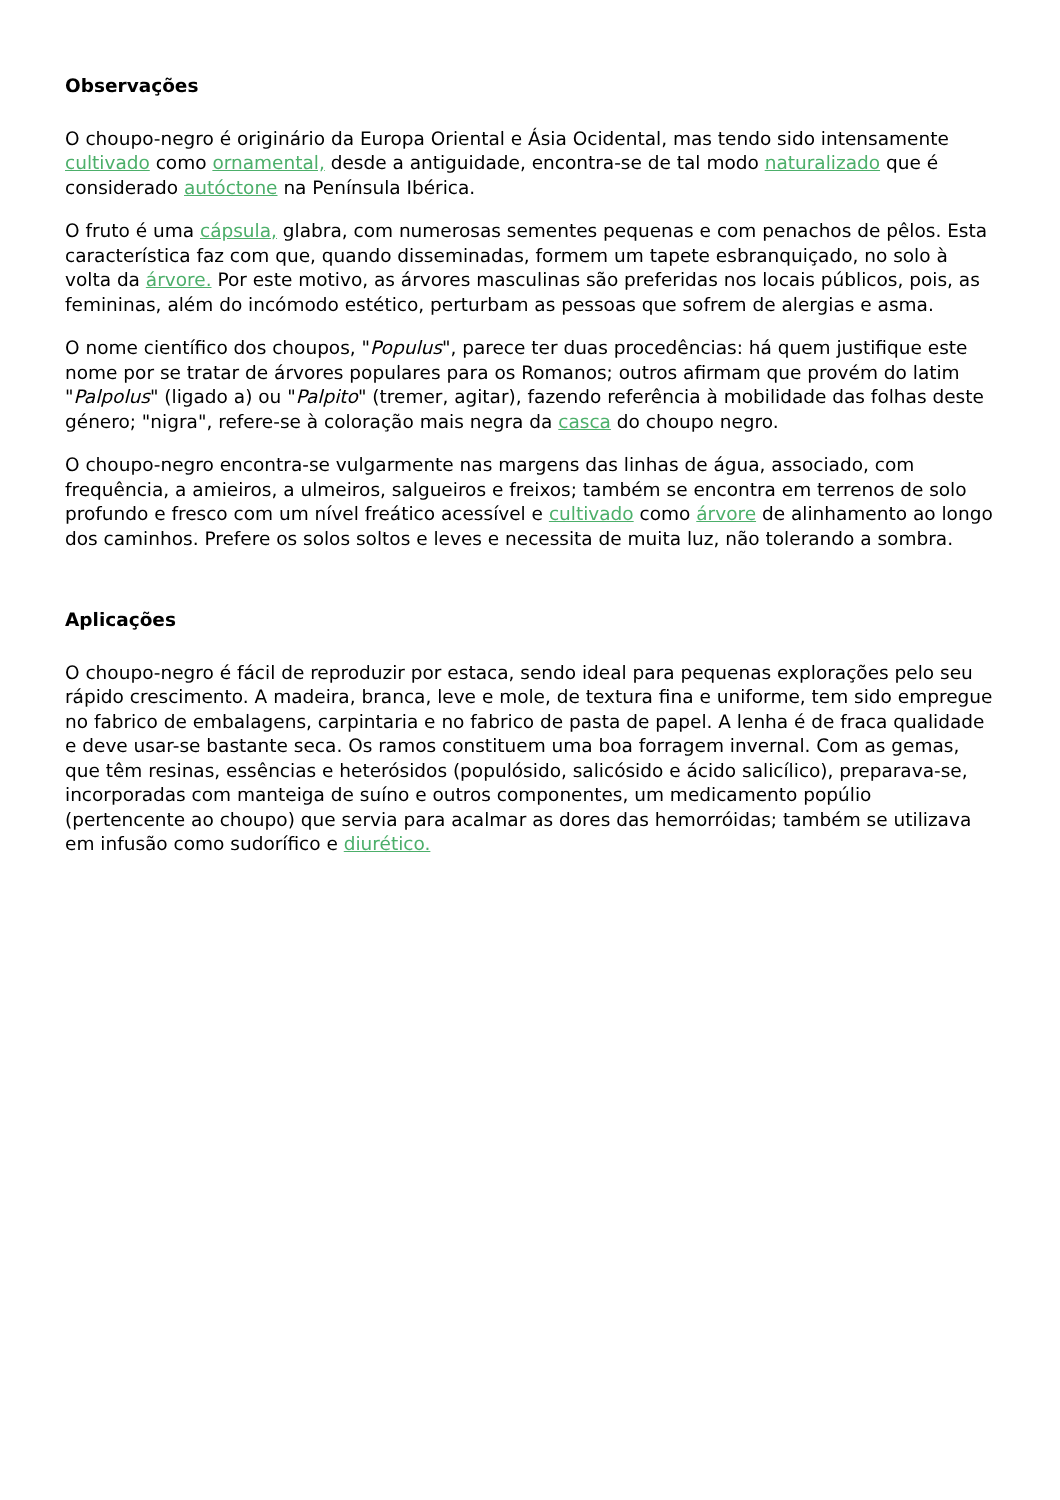Observações
O choupo-negro é originário da Europa Oriental e Ásia Ocidental, mas tendo sido intensamente cultivado como ornamental, desde a antiguidade, encontra-se de tal modo naturalizado que é considerado autóctone na Península Ibérica.
O fruto é uma cápsula, glabra, com numerosas sementes pequenas e com penachos de pêlos. Esta característica faz com que, quando disseminadas, formem um tapete esbranquiçado, no solo à volta da árvore. Por este motivo, as árvores masculinas são preferidas nos locais públicos, pois, as femininas, além do incómodo estético, perturbam as pessoas que sofrem de alergias e asma.
O nome científico dos choupos, "Populus", parece ter duas procedências: há quem justifique este nome por se tratar de árvores populares para os Romanos; outros afirmam que provém do latim "Palpolus" (ligado a) ou "Palpito" (tremer, agitar), fazendo referência à mobilidade das folhas deste género; "nigra", refere-se à coloração mais negra da casca do choupo negro.
O choupo-negro encontra-se vulgarmente nas margens das linhas de água, associado, com frequência, a amieiros, a ulmeiros, salgueiros e freixos; também se encontra em terrenos de solo profundo e fresco com um nível freático acessível e cultivado como árvore de alinhamento ao longo dos caminhos. Prefere os solos soltos e leves e necessita de muita luz, não tolerando a sombra.
Aplicações
O choupo-negro é fácil de reproduzir por estaca, sendo ideal para pequenas explorações pelo seu rápido crescimento. A madeira, branca, leve e mole, de textura fina e uniforme, tem sido empregue no fabrico de embalagens, carpintaria e no fabrico de pasta de papel. A lenha é de fraca qualidade e deve usar-se bastante seca. Os ramos constituem uma boa forragem invernal. Com as gemas, que têm resinas, essências e heterósidos (populósido, salicósido e ácido salicílico), preparava-se, incorporadas com manteiga de suíno e outros componentes, um medicamento popúlio (pertencente ao choupo) que servia para acalmar as dores das hemorróidas; também se utilizava em infusão como sudorífico e diurético.